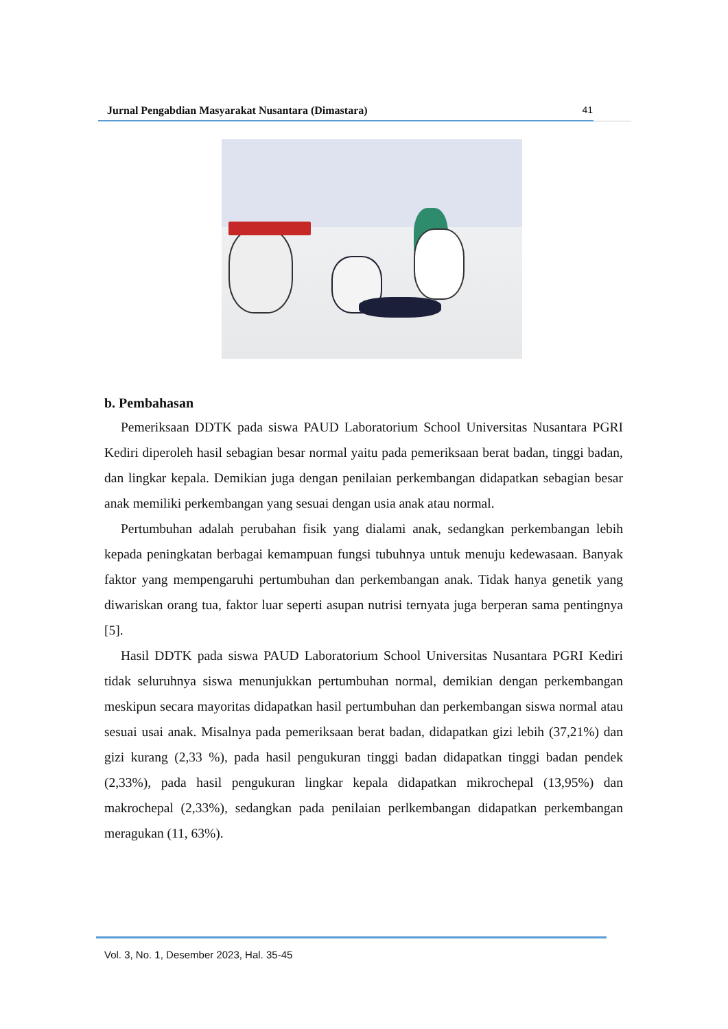Jurnal Pengabdian Masyarakat Nusantara (Dimastara) 41
b. Pembahasan
Pemeriksaan DDTK pada siswa PAUD Laboratorium School Universitas Nusantara PGRI Kediri diperoleh hasil sebagian besar normal yaitu pada pemeriksaan berat badan, tinggi badan, dan lingkar kepala. Demikian juga dengan penilaian perkembangan didapatkan sebagian besar anak memiliki perkembangan yang sesuai dengan usia anak atau normal.
Pertumbuhan adalah perubahan fisik yang dialami anak, sedangkan perkembangan lebih kepada peningkatan berbagai kemampuan fungsi tubuhnya untuk menuju kedewasaan. Banyak faktor yang mempengaruhi pertumbuhan dan perkembangan anak. Tidak hanya genetik yang diwariskan orang tua, faktor luar seperti asupan nutrisi ternyata juga berperan sama pentingnya [5].
Hasil DDTK pada siswa PAUD Laboratorium School Universitas Nusantara PGRI Kediri tidak seluruhnya siswa menunjukkan pertumbuhan normal, demikian dengan perkembangan meskipun secara mayoritas didapatkan hasil pertumbuhan dan perkembangan siswa normal atau sesuai usai anak. Misalnya pada pemeriksaan berat badan, didapatkan gizi lebih (37,21%) dan gizi kurang (2,33 %), pada hasil pengukuran tinggi badan didapatkan tinggi badan pendek (2,33%), pada hasil pengukuran lingkar kepala didapatkan mikrochepal (13,95%) dan makrochepal (2,33%), sedangkan pada penilaian perlkembangan didapatkan perkembangan meragukan (11, 63%).
Vol. 3, No. 1, Desember 2023, Hal. 35-45